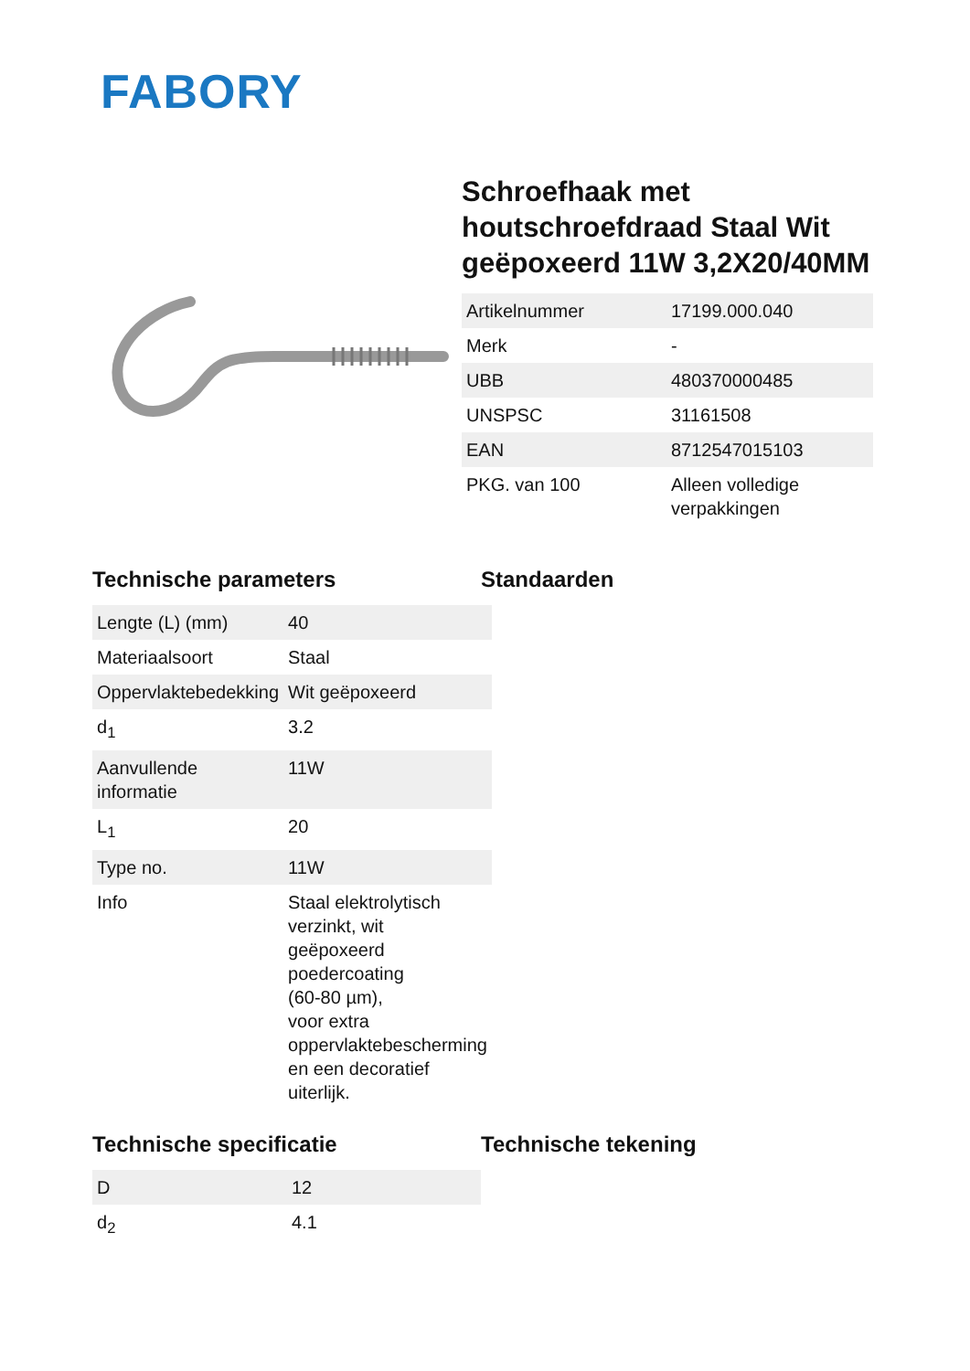FABORY
Schroefhaak met houtschroefdraad Staal Wit geëpoxeerd 11W 3,2X20/40MM
| Artikelnummer | 17199.000.040 |
| Merk | - |
| UBB | 480370000485 |
| UNSPSC | 31161508 |
| EAN | 8712547015103 |
| PKG. van 100 | Alleen volledige verpakkingen |
Technische parameters
| Lengte (L) (mm) | 40 |
| Materiaalsoort | Staal |
| Oppervlaktebedekking | Wit geëpoxeerd |
| d<sub>1</sub> | 3.2 |
| Aanvullende informatie | 11W |
| L<sub>1</sub> | 20 |
| Type no. | 11W |
| Info | Staal elektrolytisch verzinkt, wit geëpoxeerd poedercoating (60-80 µm), voor extra oppervlaktebescherming en een decoratief uiterlijk. |
Standaarden
Technische specificatie
| D | 12 |
| d<sub>2</sub> | 4.1 |
Technische tekening